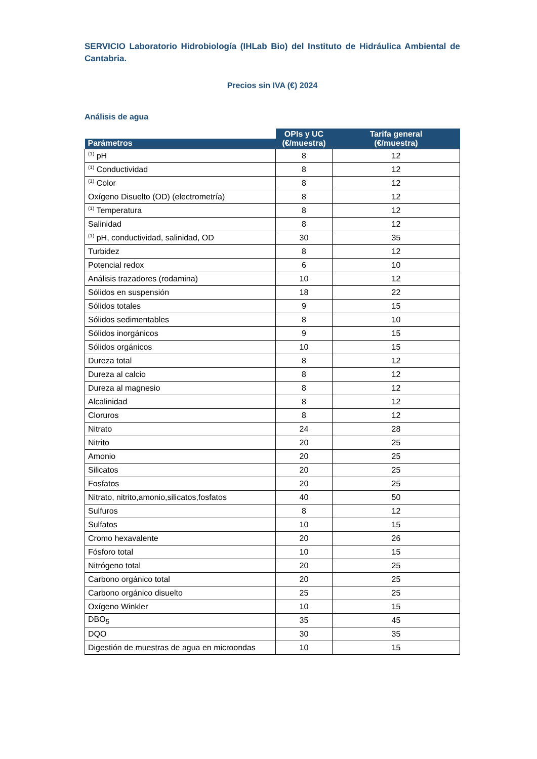SERVICIO Laboratorio Hidrobiología (IHLab Bio) del Instituto de Hidráulica Ambiental de Cantabria.
Precios sin IVA (€) 2024
Análisis de agua
| Parámetros | OPIs y UC (€/muestra) | Tarifa general (€/muestra) |
| --- | --- | --- |
| <sup>(1)</sup> pH | 8 | 12 |
| <sup>(1)</sup> Conductividad | 8 | 12 |
| <sup>(1)</sup> Color | 8 | 12 |
| Oxígeno Disuelto (OD) (electrometría) | 8 | 12 |
| <sup>(1)</sup> Temperatura | 8 | 12 |
| Salinidad | 8 | 12 |
| <sup>(1)</sup> pH, conductividad, salinidad, OD | 30 | 35 |
| Turbidez | 8 | 12 |
| Potencial redox | 6 | 10 |
| Análisis trazadores (rodamina) | 10 | 12 |
| Sólidos en suspensión | 18 | 22 |
| Sólidos totales | 9 | 15 |
| Sólidos sedimentables | 8 | 10 |
| Sólidos inorgánicos | 9 | 15 |
| Sólidos orgánicos | 10 | 15 |
| Dureza total | 8 | 12 |
| Dureza al calcio | 8 | 12 |
| Dureza al magnesio | 8 | 12 |
| Alcalinidad | 8 | 12 |
| Cloruros | 8 | 12 |
| Nitrato | 24 | 28 |
| Nitrito | 20 | 25 |
| Amonio | 20 | 25 |
| Silicatos | 20 | 25 |
| Fosfatos | 20 | 25 |
| Nitrato, nitrito,amonio,silicatos,fosfatos | 40 | 50 |
| Sulfuros | 8 | 12 |
| Sulfatos | 10 | 15 |
| Cromo hexavalente | 20 | 26 |
| Fósforo total | 10 | 15 |
| Nitrógeno total | 20 | 25 |
| Carbono orgánico total | 20 | 25 |
| Carbono orgánico disuelto | 25 | 25 |
| Oxígeno Winkler | 10 | 15 |
| DBO<sub>5</sub> | 35 | 45 |
| DQO | 30 | 35 |
| Digestión de muestras de agua en microondas | 10 | 15 |